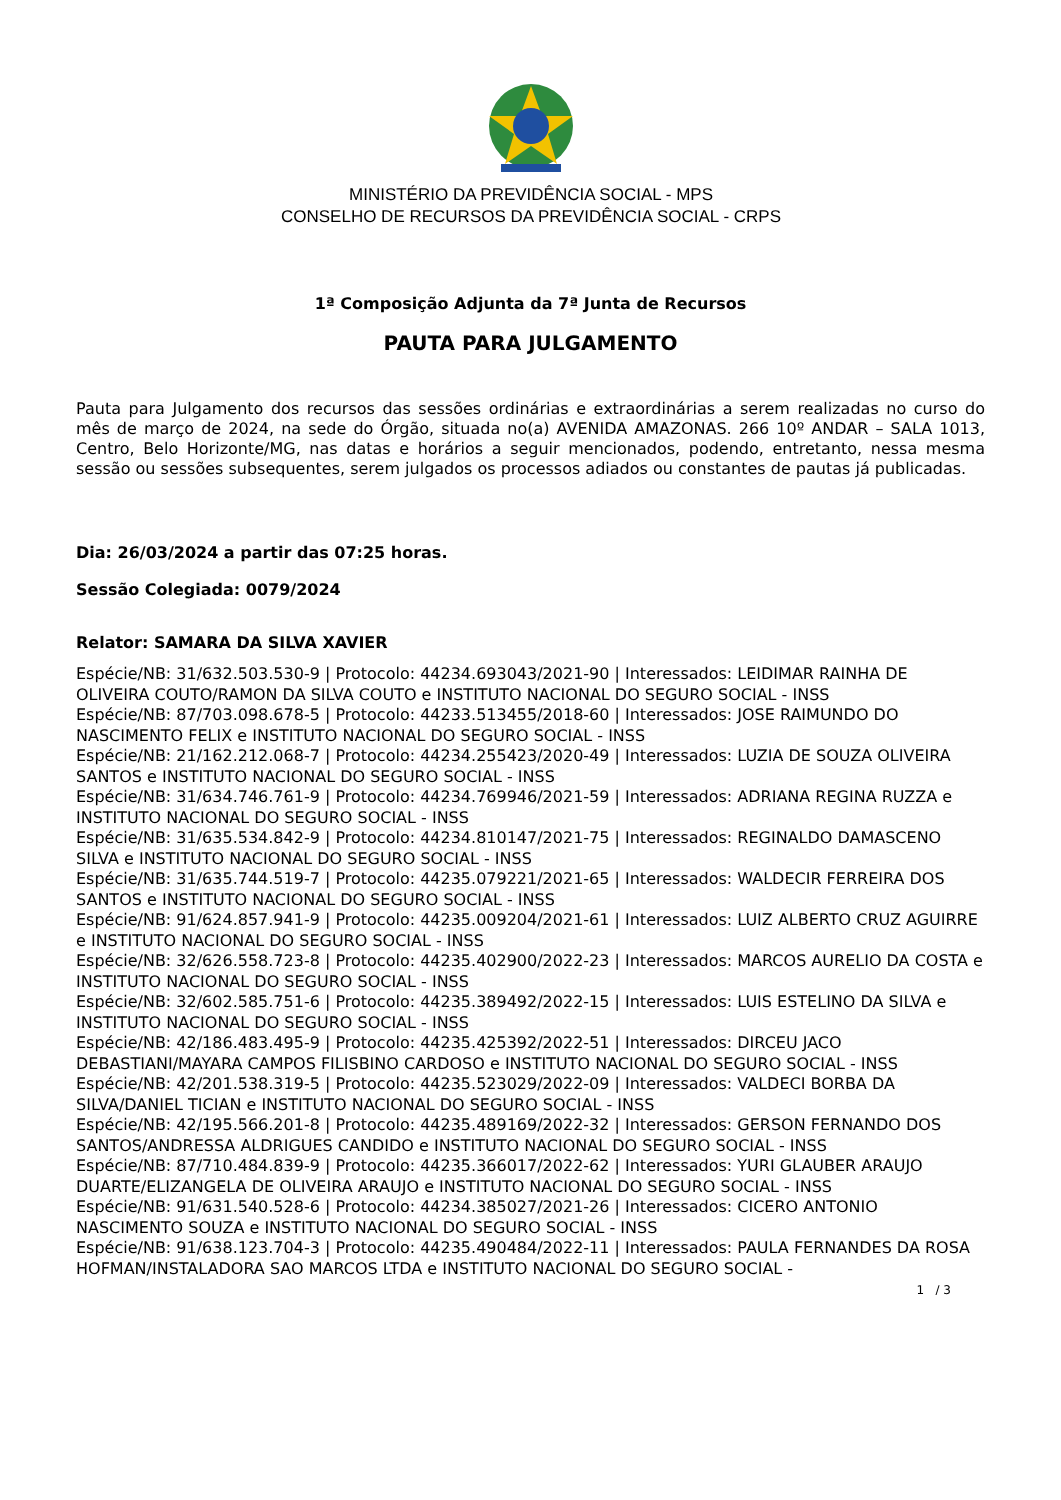MINISTÉRIO DA PREVIDÊNCIA SOCIAL - MPS
CONSELHO DE RECURSOS DA PREVIDÊNCIA SOCIAL - CRPS
1ª Composição Adjunta da 7ª Junta de Recursos
PAUTA PARA JULGAMENTO
Pauta para Julgamento dos recursos das sessões ordinárias e extraordinárias a serem realizadas no curso do mês de março de 2024, na sede do Órgão, situada no(a) AVENIDA AMAZONAS. 266 10º ANDAR – SALA 1013, Centro, Belo Horizonte/MG, nas datas e horários a seguir mencionados, podendo, entretanto, nessa mesma sessão ou sessões subsequentes, serem julgados os processos adiados ou constantes de pautas já publicadas.
Dia: 26/03/2024 a partir das 07:25 horas.
Sessão Colegiada: 0079/2024
Relator: SAMARA DA SILVA XAVIER
Espécie/NB: 31/632.503.530-9 | Protocolo: 44234.693043/2021-90 | Interessados: LEIDIMAR RAINHA DE OLIVEIRA COUTO/RAMON DA SILVA COUTO e INSTITUTO NACIONAL DO SEGURO SOCIAL - INSS
Espécie/NB: 87/703.098.678-5 | Protocolo: 44233.513455/2018-60 | Interessados: JOSE RAIMUNDO DO NASCIMENTO FELIX e INSTITUTO NACIONAL DO SEGURO SOCIAL - INSS
Espécie/NB: 21/162.212.068-7 | Protocolo: 44234.255423/2020-49 | Interessados: LUZIA DE SOUZA OLIVEIRA SANTOS e INSTITUTO NACIONAL DO SEGURO SOCIAL - INSS
Espécie/NB: 31/634.746.761-9 | Protocolo: 44234.769946/2021-59 | Interessados: ADRIANA REGINA RUZZA e INSTITUTO NACIONAL DO SEGURO SOCIAL - INSS
Espécie/NB: 31/635.534.842-9 | Protocolo: 44234.810147/2021-75 | Interessados: REGINALDO DAMASCENO SILVA e INSTITUTO NACIONAL DO SEGURO SOCIAL - INSS
Espécie/NB: 31/635.744.519-7 | Protocolo: 44235.079221/2021-65 | Interessados: WALDECIR FERREIRA DOS SANTOS e INSTITUTO NACIONAL DO SEGURO SOCIAL - INSS
Espécie/NB: 91/624.857.941-9 | Protocolo: 44235.009204/2021-61 | Interessados: LUIZ ALBERTO CRUZ AGUIRRE e INSTITUTO NACIONAL DO SEGURO SOCIAL - INSS
Espécie/NB: 32/626.558.723-8 | Protocolo: 44235.402900/2022-23 | Interessados: MARCOS AURELIO DA COSTA e INSTITUTO NACIONAL DO SEGURO SOCIAL - INSS
Espécie/NB: 32/602.585.751-6 | Protocolo: 44235.389492/2022-15 | Interessados: LUIS ESTELINO DA SILVA e INSTITUTO NACIONAL DO SEGURO SOCIAL - INSS
Espécie/NB: 42/186.483.495-9 | Protocolo: 44235.425392/2022-51 | Interessados: DIRCEU JACO DEBASTIANI/MAYARA CAMPOS FILISBINO CARDOSO e INSTITUTO NACIONAL DO SEGURO SOCIAL - INSS
Espécie/NB: 42/201.538.319-5 | Protocolo: 44235.523029/2022-09 | Interessados: VALDECI BORBA DA SILVA/DANIEL TICIAN e INSTITUTO NACIONAL DO SEGURO SOCIAL - INSS
Espécie/NB: 42/195.566.201-8 | Protocolo: 44235.489169/2022-32 | Interessados: GERSON FERNANDO DOS SANTOS/ANDRESSA ALDRIGUES CANDIDO e INSTITUTO NACIONAL DO SEGURO SOCIAL - INSS
Espécie/NB: 87/710.484.839-9 | Protocolo: 44235.366017/2022-62 | Interessados: YURI GLAUBER ARAUJO DUARTE/ELIZANGELA DE OLIVEIRA ARAUJO e INSTITUTO NACIONAL DO SEGURO SOCIAL - INSS
Espécie/NB: 91/631.540.528-6 | Protocolo: 44234.385027/2021-26 | Interessados: CICERO ANTONIO NASCIMENTO SOUZA e INSTITUTO NACIONAL DO SEGURO SOCIAL - INSS
Espécie/NB: 91/638.123.704-3 | Protocolo: 44235.490484/2022-11 | Interessados: PAULA FERNANDES DA ROSA HOFMAN/INSTALADORA SAO MARCOS LTDA e INSTITUTO NACIONAL DO SEGURO SOCIAL -
1 / 3